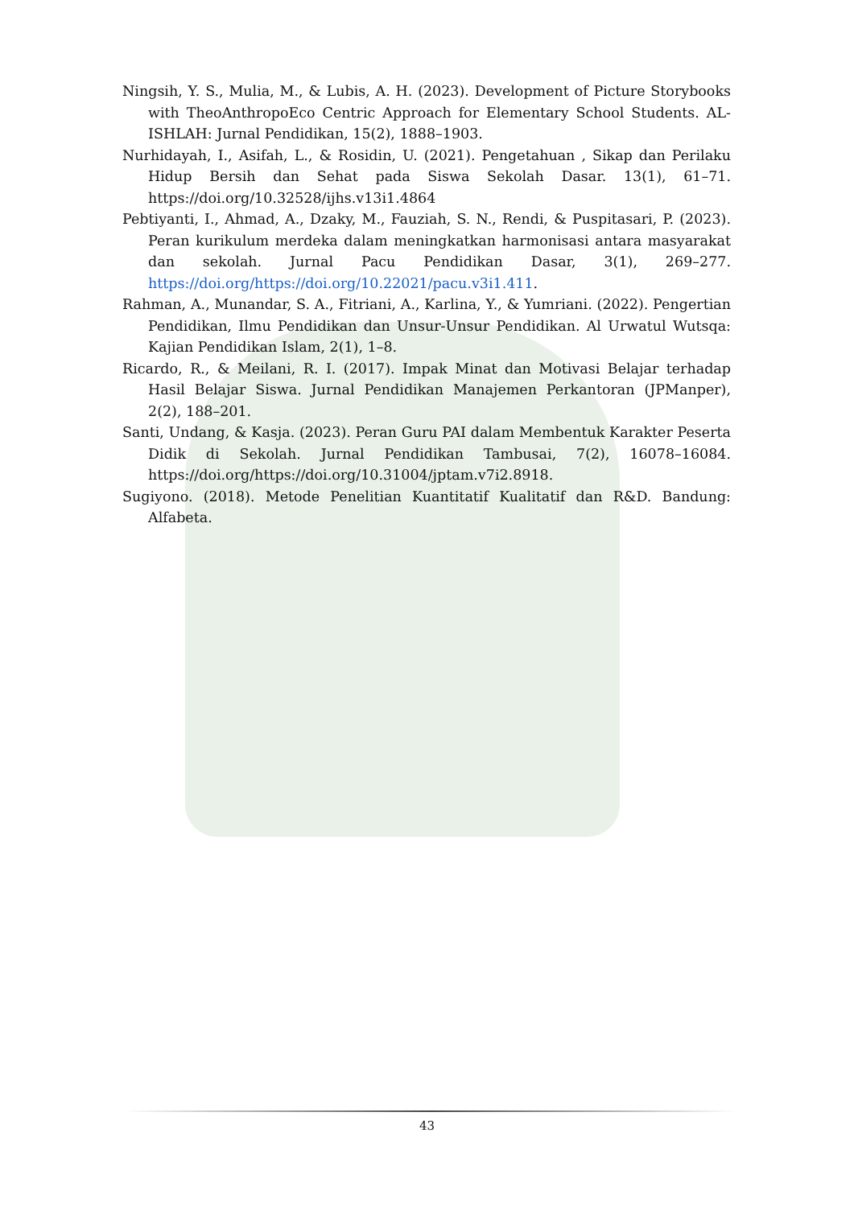Ningsih, Y. S., Mulia, M., & Lubis, A. H. (2023). Development of Picture Storybooks with TheoAnthropoEco Centric Approach for Elementary School Students. AL-ISHLAH: Jurnal Pendidikan, 15(2), 1888–1903.
Nurhidayah, I., Asifah, L., & Rosidin, U. (2021). Pengetahuan , Sikap dan Perilaku Hidup Bersih dan Sehat pada Siswa Sekolah Dasar. 13(1), 61–71. https://doi.org/10.32528/ijhs.v13i1.4864
Pebtiyanti, I., Ahmad, A., Dzaky, M., Fauziah, S. N., Rendi, & Puspitasari, P. (2023). Peran kurikulum merdeka dalam meningkatkan harmonisasi antara masyarakat dan sekolah. Jurnal Pacu Pendidikan Dasar, 3(1), 269–277. https://doi.org/https://doi.org/10.22021/pacu.v3i1.411.
Rahman, A., Munandar, S. A., Fitriani, A., Karlina, Y., & Yumriani. (2022). Pengertian Pendidikan, Ilmu Pendidikan dan Unsur-Unsur Pendidikan. Al Urwatul Wutsqa: Kajian Pendidikan Islam, 2(1), 1–8.
Ricardo, R., & Meilani, R. I. (2017). Impak Minat dan Motivasi Belajar terhadap Hasil Belajar Siswa. Jurnal Pendidikan Manajemen Perkantoran (JPManper), 2(2), 188–201.
Santi, Undang, & Kasja. (2023). Peran Guru PAI dalam Membentuk Karakter Peserta Didik di Sekolah. Jurnal Pendidikan Tambusai, 7(2), 16078–16084. https://doi.org/https://doi.org/10.31004/jptam.v7i2.8918.
Sugiyono. (2018). Metode Penelitian Kuantitatif Kualitatif dan R&D. Bandung: Alfabeta.
43